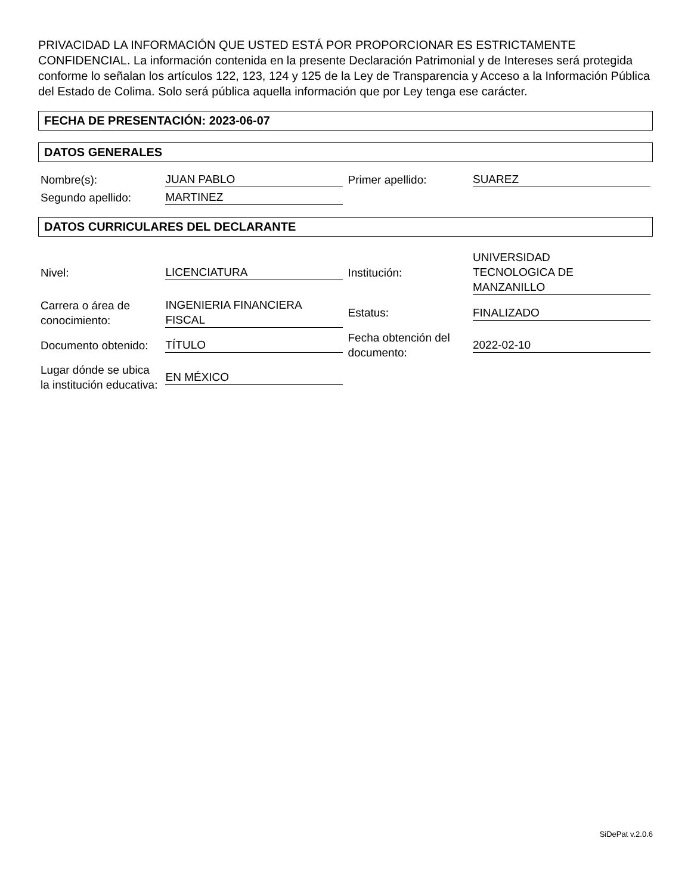PRIVACIDAD LA INFORMACIÓN QUE USTED ESTÁ POR PROPORCIONAR ES ESTRICTAMENTE CONFIDENCIAL. La información contenida en la presente Declaración Patrimonial y de Intereses será protegida conforme lo señalan los artículos 122, 123, 124 y 125 de la Ley de Transparencia y Acceso a la Información Pública del Estado de Colima. Solo será pública aquella información que por Ley tenga ese carácter.
FECHA DE PRESENTACIÓN: 2023-06-07
DATOS GENERALES
| Nombre(s): | JUAN PABLO | Primer apellido: | SUAREZ |
| Segundo apellido: | MARTINEZ | | |
DATOS CURRICULARES DEL DECLARANTE
| Nivel: | LICENCIATURA | Institución: | UNIVERSIDAD TECNOLOGICA DE MANZANILLO |
| Carrera o área de conocimiento: | INGENIERIA FINANCIERA FISCAL | Estatus: | FINALIZADO |
| Documento obtenido: | TÍTULO | Fecha obtención del documento: | 2022-02-10 |
| Lugar dónde se ubica la institución educativa: | EN MÉXICO | | |
SiDePat v.2.0.6